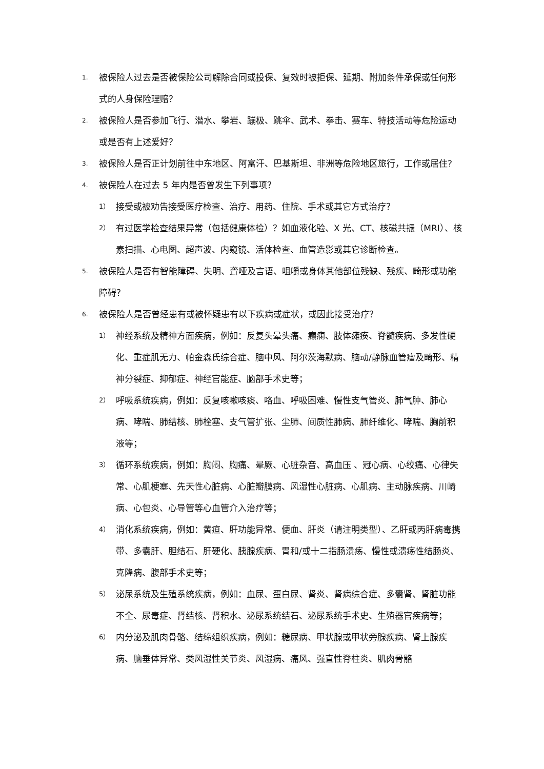1. 被保险人过去是否被保险公司解除合同或投保、复效时被拒保、延期、附加条件承保或任何形式的人身保险理赔？
2. 被保险人是否参加飞行、潜水、攀岩、蹦极、跳伞、武术、拳击、赛车、特技活动等危险运动或是否有上述爱好？
3. 被保险人是否正计划前往中东地区、阿富汗、巴基斯坦、非洲等危险地区旅行，工作或居住?
4. 被保险人在过去 5 年内是否曾发生下列事项？
1） 接受或被劝告接受医疗检查、治疗、用药、住院、手术或其它方式治疗？
2） 有过医学检查结果异常（包括健康体检）？如血液化验、X 光、CT、核磁共振（MRI）、核素扫描、心电图、超声波、内窥镜、活体检查、血管造影或其它诊断检查。
5. 被保险人是否有智能障碍、失明、聋哑及言语、咀嚼或身体其他部位残缺、残疾、畸形或功能障碍？
6. 被保险人是否曾经患有或被怀疑患有以下疾病或症状，或因此接受治疗？
1） 神经系统及精神方面疾病，例如：反复头晕头痛、癫痫、肢体瘫痪、脊髓疾病、多发性硬化、重症肌无力、帕金森氏综合症、脑中风、阿尔茨海默病、脑动/静脉血管瘤及畸形、精神分裂症、抑郁症、神经官能症、脑部手术史等；
2） 呼吸系统疾病，例如：反复咳嗽咳痰、咯血、呼吸困难、慢性支气管炎、肺气肿、肺心病、哮喘、肺结核、肺栓塞、支气管扩张、尘肺、间质性肺病、肺纤维化、哮喘、胸前积液等；
3） 循环系统疾病，例如：胸闷、胸痛、晕厥、心脏杂音、高血压 、冠心病、心绞痛、心律失常、心肌梗塞、先天性心脏病、心脏瓣膜病、风湿性心脏病、心肌病、主动脉疾病、川崎病、心包炎、心导管等心血管介入治疗等；
4） 消化系统疾病，例如：黄疸、肝功能异常、便血、肝炎（请注明类型）、乙肝或丙肝病毒携带、多囊肝、胆结石、肝硬化、胰腺疾病、胃和/或十二指肠溃疡、慢性或溃疡性结肠炎、克隆病、腹部手术史等；
5） 泌尿系统及生殖系统疾病，例如：血尿、蛋白尿、肾炎、肾病综合症、多囊肾、肾脏功能不全、尿毒症、肾结核、肾积水、泌尿系统结石、泌尿系统手术史、生殖器官疾病等；
6） 内分泌及肌肉骨骼、结缔组织疾病，例如：糖尿病、甲状腺或甲状旁腺疾病、肾上腺疾病、脑垂体异常、类风湿性关节炎、风湿病、痛风、强直性脊柱炎、肌肉骨骼